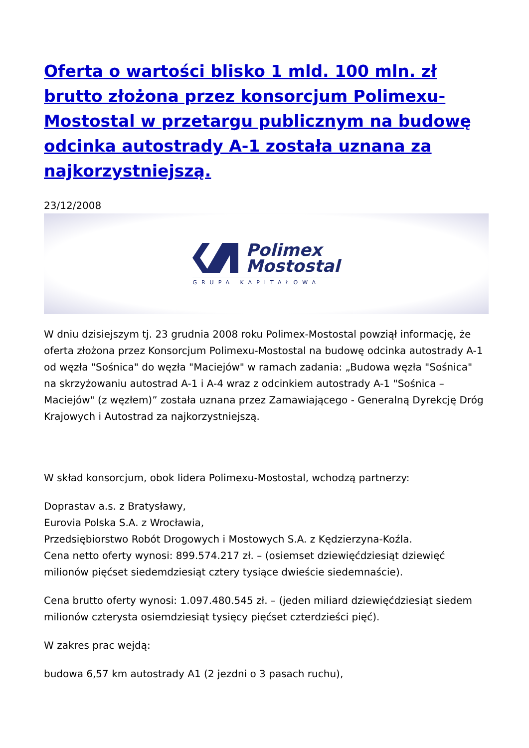Oferta o wartości blisko 1 mld. 100 mln. zł brutto złożona przez konsorcjum Polimexu-Mostostal w przetargu publicznym na budowę odcinka autostrady A-1 została uznana za najkorzystniejszą.
23/12/2008
Polimex
Mostostal
GRUPA KAPITAŁOWA
W dniu dzisiejszym tj. 23 grudnia 2008 roku Polimex-Mostostal powziął informację, że oferta złożona przez Konsorcjum Polimexu-Mostostal na budowę odcinka autostrady A-1 od węzła "Sośnica" do węzła "Maciejów" w ramach zadania: „Budowa węzła "Sośnica" na skrzyżowaniu autostrad A-1 i A-4 wraz z odcinkiem autostrady A-1 "Sośnica – Maciejów" (z węzłem)” została uznana przez Zamawiającego - Generalną Dyrekcję Dróg Krajowych i Autostrad za najkorzystniejszą.
W skład konsorcjum, obok lidera Polimexu-Mostostal, wchodzą partnerzy:
Doprastav a.s. z Bratysławy,
Eurovia Polska S.A. z Wrocławia,
Przedsiębiorstwo Robót Drogowych i Mostowych S.A. z Kędzierzyna-Koźla.
Cena netto oferty wynosi: 899.574.217 zł. – (osiemset dziewięćdziesiąt dziewięć milionów pięćset siedemdziesiąt cztery tysiące dwieście siedemnaście).
Cena brutto oferty wynosi: 1.097.480.545 zł. – (jeden miliard dziewięćdziesiąt siedem milionów czterysta osiemdziesiąt tysięcy pięćset czterdzieści pięć).
W zakres prac wejdą:
budowa 6,57 km autostrady A1 (2 jezdni o 3 pasach ruchu),